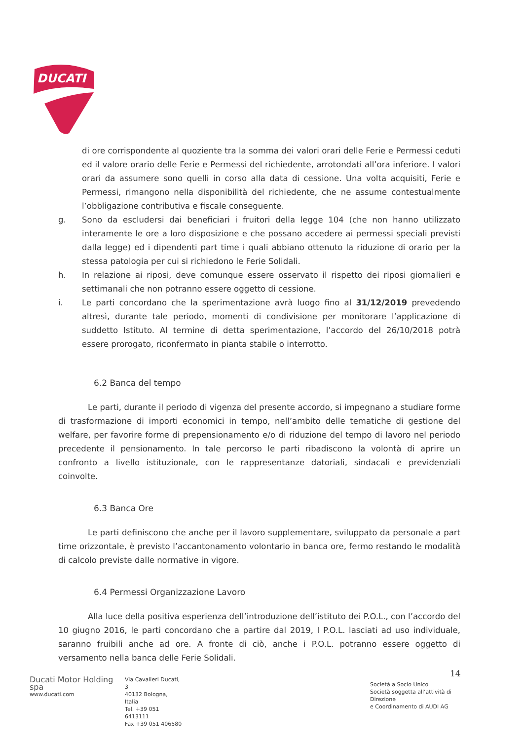DUCATI
di ore corrispondente al quoziente tra la somma dei valori orari delle Ferie e Permessi ceduti ed il valore orario delle Ferie e Permessi del richiedente, arrotondati all’ora inferiore. I valori orari da assumere sono quelli in corso alla data di cessione. Una volta acquisiti, Ferie e Permessi, rimangono nella disponibilità del richiedente, che ne assume contestualmente l’obbligazione contributiva e fiscale conseguente.
g. Sono da escludersi dai beneficiari i fruitori della legge 104 (che non hanno utilizzato interamente le ore a loro disposizione e che possano accedere ai permessi speciali previsti dalla legge) ed i dipendenti part time i quali abbiano ottenuto la riduzione di orario per la stessa patologia per cui si richiedono le Ferie Solidali.
h. In relazione ai riposi, deve comunque essere osservato il rispetto dei riposi giornalieri e settimanali che non potranno essere oggetto di cessione.
i. Le parti concordano che la sperimentazione avrà luogo fino al 31/12/2019 prevedendo altresì, durante tale periodo, momenti di condivisione per monitorare l’applicazione di suddetto Istituto. Al termine di detta sperimentazione, l’accordo del 26/10/2018 potrà essere prorogato, riconfermato in pianta stabile o interrotto.
6.2 Banca del tempo
Le parti, durante il periodo di vigenza del presente accordo, si impegnano a studiare forme di trasformazione di importi economici in tempo, nell’ambito delle tematiche di gestione del welfare, per favorire forme di prepensionamento e/o di riduzione del tempo di lavoro nel periodo precedente il pensionamento. In tale percorso le parti ribadiscono la volontà di aprire un confronto a livello istituzionale, con le rappresentanze datoriali, sindacali e previdenziali coinvolte.
6.3 Banca Ore
Le parti definiscono che anche per il lavoro supplementare, sviluppato da personale a part time orizzontale, è previsto l’accantonamento volontario in banca ore, fermo restando le modalità di calcolo previste dalle normative in vigore.
6.4 Permessi Organizzazione Lavoro
Alla luce della positiva esperienza dell’introduzione dell’istituto dei P.O.L., con l’accordo del 10 giugno 2016, le parti concordano che a partire dal 2019, I P.O.L. lasciati ad uso individuale, saranno fruibili anche ad ore. A fronte di ciò, anche i P.O.L. potranno essere oggetto di versamento nella banca delle Ferie Solidali.
14
Ducati Motor Holding spa
www.ducati.com
Via Cavalieri Ducati, 3
40132 Bologna, Italia
Tel. +39 051 6413111
Fax +39 051 406580
Società a Socio Unico
Società soggetta all’attività di Direzione
e Coordinamento di AUDI AG